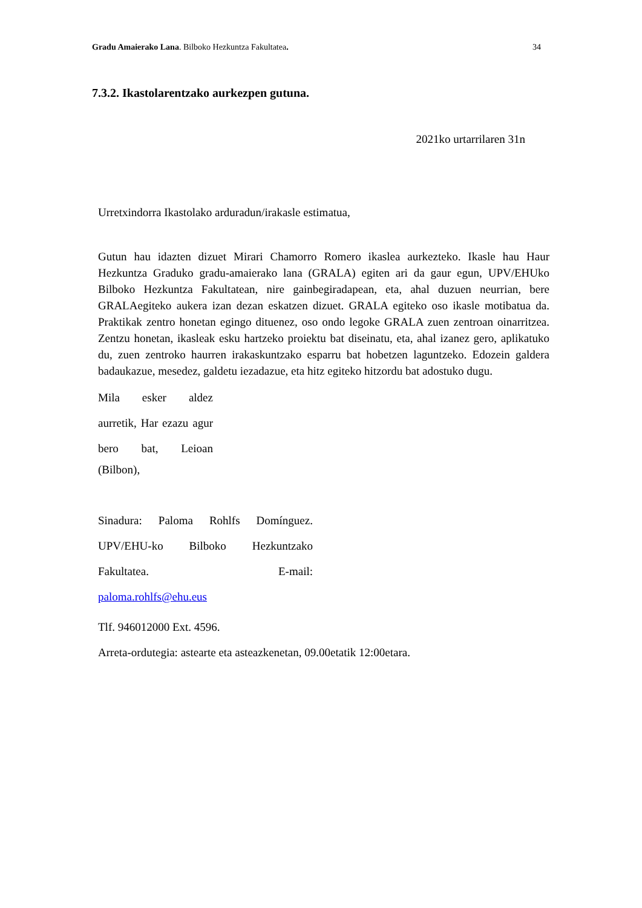Gradu Amaierako Lana. Bilboko Hezkuntza Fakultatea. 34
7.3.2. Ikastolarentzako aurkezpen gutuna.
2021ko urtarrilaren 31n
Urretxindorra Ikastolako arduradun/irakasle estimatua,
Gutun hau idazten dizuet Mirari Chamorro Romero ikaslea aurkezteko. Ikasle hau Haur Hezkuntza Graduko gradu-amaierako lana (GRALA) egiten ari da gaur egun, UPV/EHUko Bilboko Hezkuntza Fakultatean, nire gainbegiradapean, eta, ahal duzuen neurrian, bere GRALAegiteko aukera izan dezan eskatzen dizuet. GRALA egiteko oso ikasle motibatua da. Praktikak zentro honetan egingo dituenez, oso ondo legoke GRALA zuen zentroan oinarritzea. Zentzu honetan, ikasleak esku hartzeko proiektu bat diseinatu, eta, ahal izanez gero, aplikatuko du, zuen zentroko haurren irakaskuntzako esparru bat hobetzen laguntzeko. Edozein galdera badaukazue, mesedez, galdetu iezadazue, eta hitz egiteko hitzordu bat adostuko dugu.
Mila esker aldez aurretik, Har ezazu agur bero bat, Leioan
(Bilbon),
Sinadura: Paloma Rohlfs Domínguez. UPV/EHU-ko Bilboko Hezkuntzako Fakultatea. E-mail:
paloma.rohlfs@ehu.eus
Tlf. 946012000 Ext. 4596.
Arreta-ordutegia: astearte eta asteazkenetan, 09.00etatik 12:00etara.